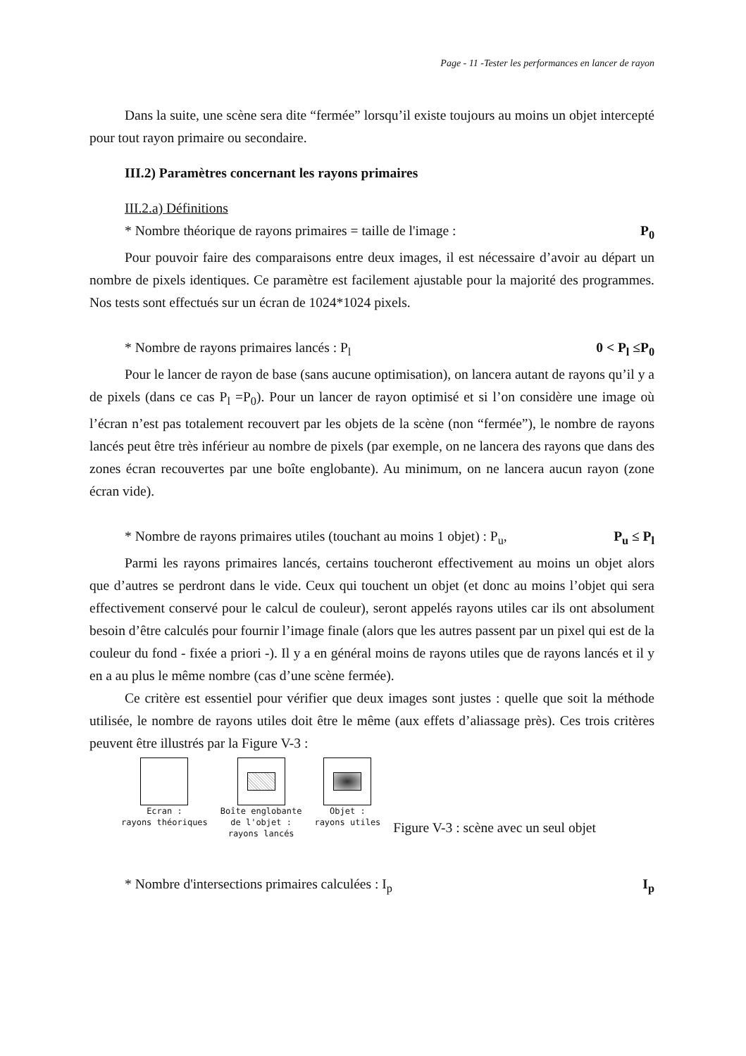Page - 11 -Tester les performances en lancer de rayon
Dans la suite, une scène sera dite “fermée” lorsqu’il existe toujours au moins un objet intercepté pour tout rayon primaire ou secondaire.
III.2) Paramètres concernant les rayons primaires
III.2.a) Définitions
* Nombre théorique de rayons primaires = taille de l'image : P<sub>0</sub>
Pour pouvoir faire des comparaisons entre deux images, il est nécessaire d’avoir au départ un nombre de pixels identiques. Ce paramètre est facilement ajustable pour la majorité des programmes. Nos tests sont effectués sur un écran de 1024*1024 pixels.
* Nombre de rayons primaires lancés : P<sub>l</sub> 0 < P<sub>l</sub> ≤P<sub>0</sub>
Pour le lancer de rayon de base (sans aucune optimisation), on lancera autant de rayons qu’il y a de pixels (dans ce cas P<sub>l</sub> =P<sub>0</sub>). Pour un lancer de rayon optimisé et si l’on considère une image où l’écran n’est pas totalement recouvert par les objets de la scène (non “fermée”), le nombre de rayons lancés peut être très inférieur au nombre de pixels (par exemple, on ne lancera des rayons que dans des zones écran recouvertes par une boîte englobante). Au minimum, on ne lancera aucun rayon (zone écran vide).
* Nombre de rayons primaires utiles (touchant au moins 1 objet) : P<sub>u</sub>, P<sub>u</sub> ≤ P<sub>l</sub>
Parmi les rayons primaires lancés, certains toucheront effectivement au moins un objet alors que d’autres se perdront dans le vide. Ceux qui touchent un objet (et donc au moins l’objet qui sera effectivement conservé pour le calcul de couleur), seront appelés rayons utiles car ils ont absolument besoin d’être calculés pour fournir l’image finale (alors que les autres passent par un pixel qui est de la couleur du fond - fixée a priori -). Il y a en général moins de rayons utiles que de rayons lancés et il y en a au plus le même nombre (cas d’une scène fermée).
Ce critère est essentiel pour vérifier que deux images sont justes : quelle que soit la méthode utilisée, le nombre de rayons utiles doit être le même (aux effets d’aliassage près). Ces trois critères peuvent être illustrés par la Figure V-3 :
Ecran :
rayons théoriques
Boîte englobante
de l'objet :
rayons lancés
Objet :
rayons utiles
Figure V-3 : scène avec un seul objet
* Nombre d'intersections primaires calculées : I<sub>p</sub> I<sub>p</sub>